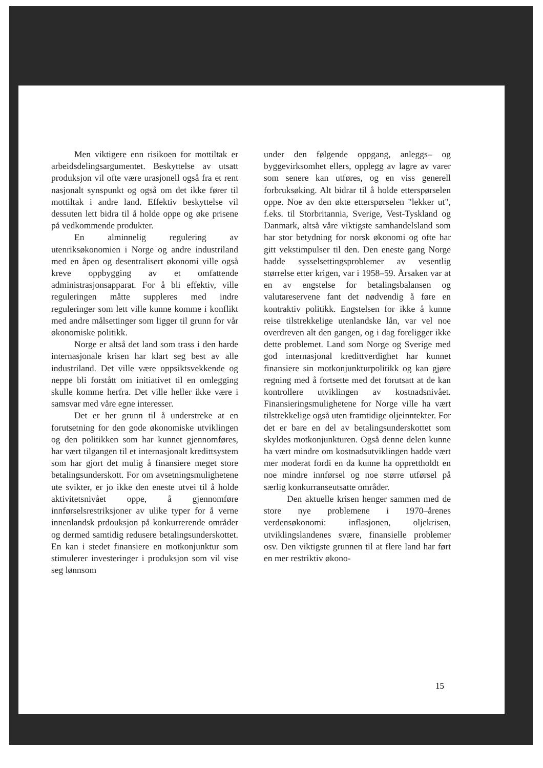Men viktigere enn risikoen for mottiltak er arbeidsdelingsargumentet. Beskyttelse av utsatt produksjon vil ofte være urasjonell også fra et rent nasjonalt synspunkt og også om det ikke fører til mottiltak i andre land. Effektiv beskyttelse vil dessuten lett bidra til å holde oppe og øke prisene på vedkommende produkter.
En alminnelig regulering av utenriksøkonomien i Norge og andre industriland med en åpen og desentralisert økonomi ville også kreve oppbygging av et omfattende administrasjonsapparat. For å bli effektiv, ville reguleringen måtte suppleres med indre reguleringer som lett ville kunne komme i konflikt med andre målsettinger som ligger til grunn for vår økonomiske politikk.
Norge er altså det land som trass i den harde internasjonale krisen har klart seg best av alle industriland. Det ville være oppsiktsvekkende og neppe bli forstått om initiativet til en omlegging skulle komme herfra. Det ville heller ikke være i samsvar med våre egne interesser.
Det er her grunn til å understreke at en forutsetning for den gode økonomiske utviklingen og den politikken som har kunnet gjennomføres, har vært tilgangen til et internasjonalt kredittsystem som har gjort det mulig å finansiere meget store betalingsunderskott. For om avsetningsmulighetene ute svikter, er jo ikke den eneste utvei til å holde aktivitetsnivået oppe, å gjennomføre innførselsrestriksjoner av ulike typer for å verne innenlandsk prdouksjon på konkurrerende områder og dermed samtidig redusere betalingsunderskottet. En kan i stedet finansiere en motkonjunktur som stimulerer investeringer i produksjon som vil vise seg lønnsom
under den følgende oppgang, anleggs– og byggevirksomhet ellers, opplegg av lagre av varer som senere kan utføres, og en viss generell forbruksøking. Alt bidrar til å holde etterspørselen oppe. Noe av den økte etterspørselen "lekker ut", f.eks. til Storbritannia, Sverige, Vest-Tyskland og Danmark, altså våre viktigste samhandelsland som har stor betydning for norsk økonomi og ofte har gitt vekstimpulser til den. Den eneste gang Norge hadde sysselsettingsproblemer av vesentlig størrelse etter krigen, var i 1958–59. Årsaken var at en av engstelse for betalingsbalansen og valutareservene fant det nødvendig å føre en kontraktiv politikk. Engstelsen for ikke å kunne reise tilstrekkelige utenlandske lån, var vel noe overdreven alt den gangen, og i dag foreligger ikke dette problemet. Land som Norge og Sverige med god internasjonal kredittverdighet har kunnet finansiere sin motkonjunkturpolitikk og kan gjøre regning med å fortsette med det forutsatt at de kan kontrollere utviklingen av kostnadsnivået. Finansieringsmulighetene for Norge ville ha vært tilstrekkelige også uten framtidige oljeinntekter. For det er bare en del av betalingsunderskottet som skyldes motkonjunkturen. Også denne delen kunne ha vært mindre om kostnadsutviklingen hadde vært mer moderat fordi en da kunne ha opprettholdt en noe mindre innførsel og noe større utførsel på særlig konkurranseutsatte områder.
Den aktuelle krisen henger sammen med de store nye problemene i 1970–årenes verdensøkonomi: inflasjonen, oljekrisen, utviklingslandenes svære, finansielle problemer osv. Den viktigste grunnen til at flere land har ført en mer restriktiv økono-
15